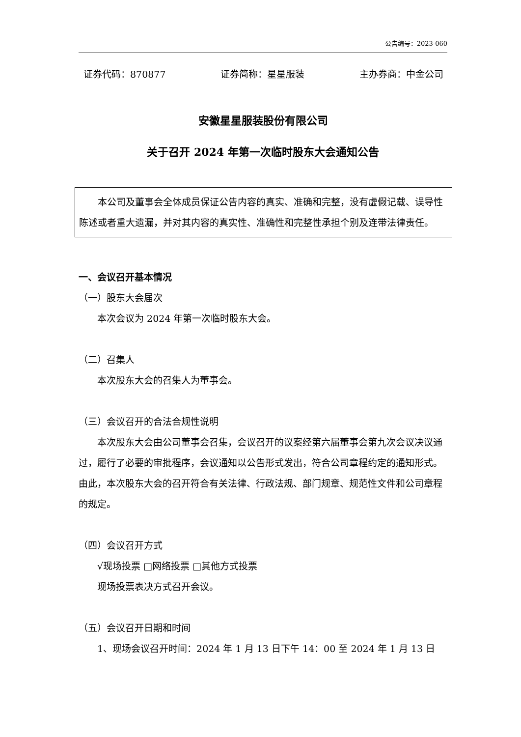公告编号：2023-060
证券代码：870877 证券简称：星星服装 主办券商：中金公司
安徽星星服装股份有限公司
关于召开 2024 年第一次临时股东大会通知公告
本公司及董事会全体成员保证公告内容的真实、准确和完整，没有虚假记载、误导性陈述或者重大遗漏，并对其内容的真实性、准确性和完整性承担个别及连带法律责任。
一、会议召开基本情况
（一）股东大会届次
本次会议为 2024 年第一次临时股东大会。
（二）召集人
本次股东大会的召集人为董事会。
（三）会议召开的合法合规性说明
本次股东大会由公司董事会召集，会议召开的议案经第六届董事会第九次会议决议通过，履行了必要的审批程序，会议通知以公告形式发出，符合公司章程约定的通知形式。由此，本次股东大会的召开符合有关法律、行政法规、部门规章、规范性文件和公司章程的规定。
（四）会议召开方式
√现场投票 □网络投票 □其他方式投票
现场投票表决方式召开会议。
（五）会议召开日期和时间
1、现场会议召开时间：2024 年 1 月 13 日下午 14：00 至 2024 年 1 月 13 日